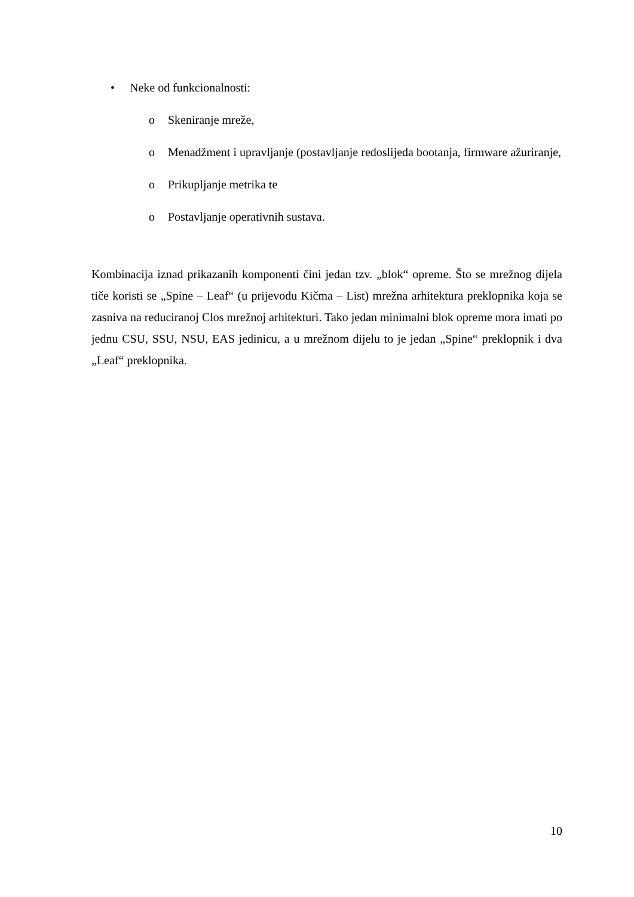• Neke od funkcionalnosti:
o Skeniranje mreže,
o Menadžment i upravljanje (postavljanje redoslijeda bootanja, firmware ažuriranje,
o Prikupljanje metrika te
o Postavljanje operativnih sustava.
Kombinacija iznad prikazanih komponenti čini jedan tzv. „blok“ opreme. Što se mrežnog dijela tiče koristi se „Spine – Leaf“ (u prijevodu Kičma – List) mrežna arhitektura preklopnika koja se zasniva na reduciranoj Clos mrežnoj arhitekturi. Tako jedan minimalni blok opreme mora imati po jednu CSU, SSU, NSU, EAS jedinicu, a u mrežnom dijelu to je jedan „Spine“ preklopnik i dva „Leaf“ preklopnika.
10